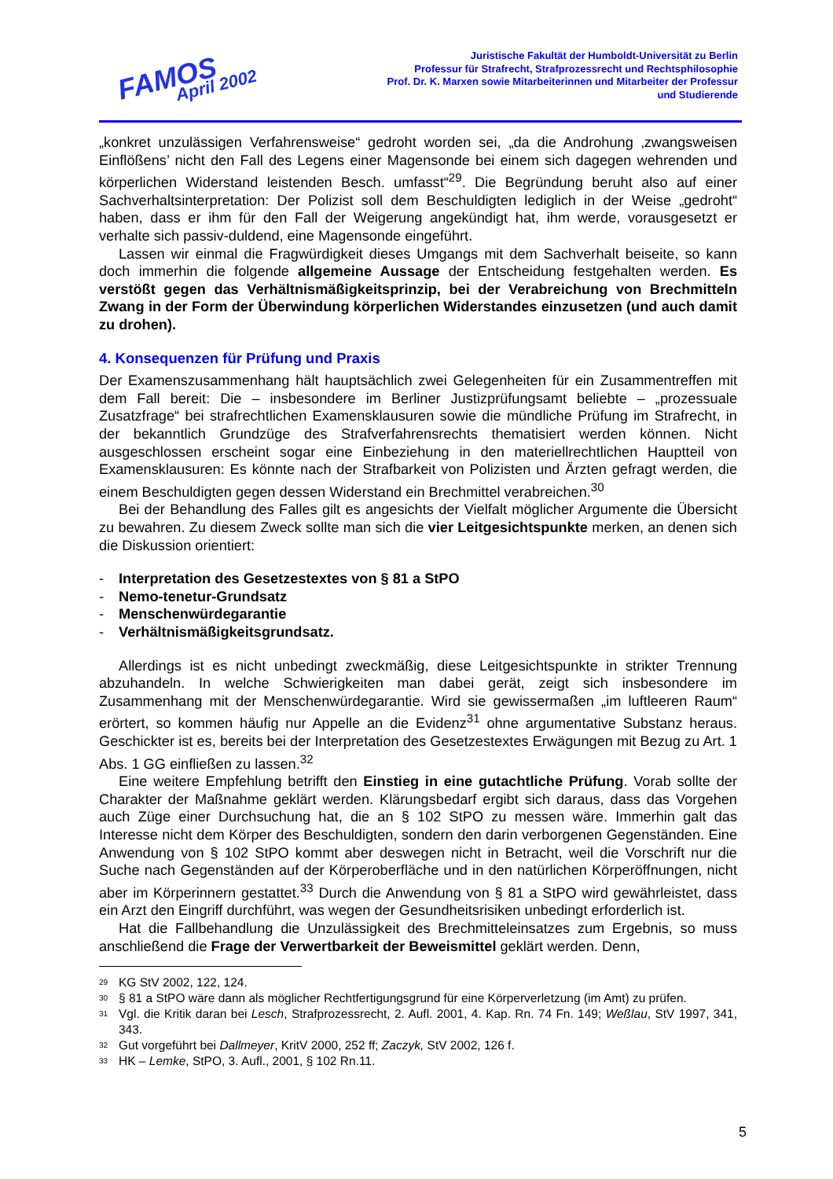FAMOS
April 2002
Juristische Fakultät der Humboldt-Universität zu Berlin
Professur für Strafrecht, Strafprozessrecht und Rechtsphilosophie
Prof. Dr. K. Marxen sowie Mitarbeiterinnen und Mitarbeiter der Professur
und Studierende
„konkret unzulässigen Verfahrensweise“ gedroht worden sei, „da die Androhung ‚zwangsweisen Einflößens’ nicht den Fall des Legens einer Magensonde bei einem sich dagegen wehrenden und körperlichen Widerstand leistenden Besch. umfasst“<sup>29</sup>. Die Begründung beruht also auf einer Sachverhaltsinterpretation: Der Polizist soll dem Beschuldigten lediglich in der Weise „gedroht“ haben, dass er ihm für den Fall der Weigerung angekündigt hat, ihm werde, vorausgesetzt er verhalte sich passiv-duldend, eine Magensonde eingeführt.
Lassen wir einmal die Fragwürdigkeit dieses Umgangs mit dem Sachverhalt beiseite, so kann doch immerhin die folgende allgemeine Aussage der Entscheidung festgehalten werden. Es verstößt gegen das Verhältnismäßigkeitsprinzip, bei der Verabreichung von Brechmitteln Zwang in der Form der Überwindung körperlichen Widerstandes einzusetzen (und auch damit zu drohen).
4. Konsequenzen für Prüfung und Praxis
Der Examenszusammenhang hält hauptsächlich zwei Gelegenheiten für ein Zusammentreffen mit dem Fall bereit: Die – insbesondere im Berliner Justizprüfungsamt beliebte – „prozessuale Zusatzfrage“ bei strafrechtlichen Examensklausuren sowie die mündliche Prüfung im Strafrecht, in der bekanntlich Grundzüge des Strafverfahrensrechts thematisiert werden können. Nicht ausgeschlossen erscheint sogar eine Einbeziehung in den materiellrechtlichen Hauptteil von Examensklausuren: Es könnte nach der Strafbarkeit von Polizisten und Ärzten gefragt werden, die einem Beschuldigten gegen dessen Widerstand ein Brechmittel verabreichen.<sup>30</sup>
Bei der Behandlung des Falles gilt es angesichts der Vielfalt möglicher Argumente die Übersicht zu bewahren. Zu diesem Zweck sollte man sich die vier Leitgesichtspunkte merken, an denen sich die Diskussion orientiert:
- Interpretation des Gesetzestextes von § 81 a StPO
- Nemo-tenetur-Grundsatz
- Menschenwürdegarantie
- Verhältnismäßigkeitsgrundsatz.
Allerdings ist es nicht unbedingt zweckmäßig, diese Leitgesichtspunkte in strikter Trennung abzuhandeln. In welche Schwierigkeiten man dabei gerät, zeigt sich insbesondere im Zusammenhang mit der Menschenwürdegarantie. Wird sie gewissermaßen „im luftleeren Raum“ erörtert, so kommen häufig nur Appelle an die Evidenz<sup>31</sup> ohne argumentative Substanz heraus. Geschickter ist es, bereits bei der Interpretation des Gesetzestextes Erwägungen mit Bezug zu Art. 1 Abs. 1 GG einfließen zu lassen.<sup>32</sup>
Eine weitere Empfehlung betrifft den Einstieg in eine gutachtliche Prüfung. Vorab sollte der Charakter der Maßnahme geklärt werden. Klärungsbedarf ergibt sich daraus, dass das Vorgehen auch Züge einer Durchsuchung hat, die an § 102 StPO zu messen wäre. Immerhin galt das Interesse nicht dem Körper des Beschuldigten, sondern den darin verborgenen Gegenständen. Eine Anwendung von § 102 StPO kommt aber deswegen nicht in Betracht, weil die Vorschrift nur die Suche nach Gegenständen auf der Körperoberfläche und in den natürlichen Körperöffnungen, nicht aber im Körperinnern gestattet.<sup>33</sup> Durch die Anwendung von § 81 a StPO wird gewährleistet, dass ein Arzt den Eingriff durchführt, was wegen der Gesundheitsrisiken unbedingt erforderlich ist.
Hat die Fallbehandlung die Unzulässigkeit des Brechmitteleinsatzes zum Ergebnis, so muss anschließend die Frage der Verwertbarkeit der Beweismittel geklärt werden. Denn,
<sup>29</sup>
KG StV 2002, 122, 124.
<sup>30</sup>
§ 81 a StPO wäre dann als möglicher Rechtfertigungsgrund für eine Körperverletzung (im Amt) zu prüfen.
<sup>31</sup>
Vgl. die Kritik daran bei Lesch, Strafprozessrecht, 2. Aufl. 2001, 4. Kap. Rn. 74 Fn. 149; Weßlau, StV 1997, 341, 343.
<sup>32</sup>
Gut vorgeführt bei Dallmeyer, KritV 2000, 252 ff; Zaczyk, StV 2002, 126 f.
<sup>33</sup>
HK – Lemke, StPO, 3. Aufl., 2001, § 102 Rn.11.
5